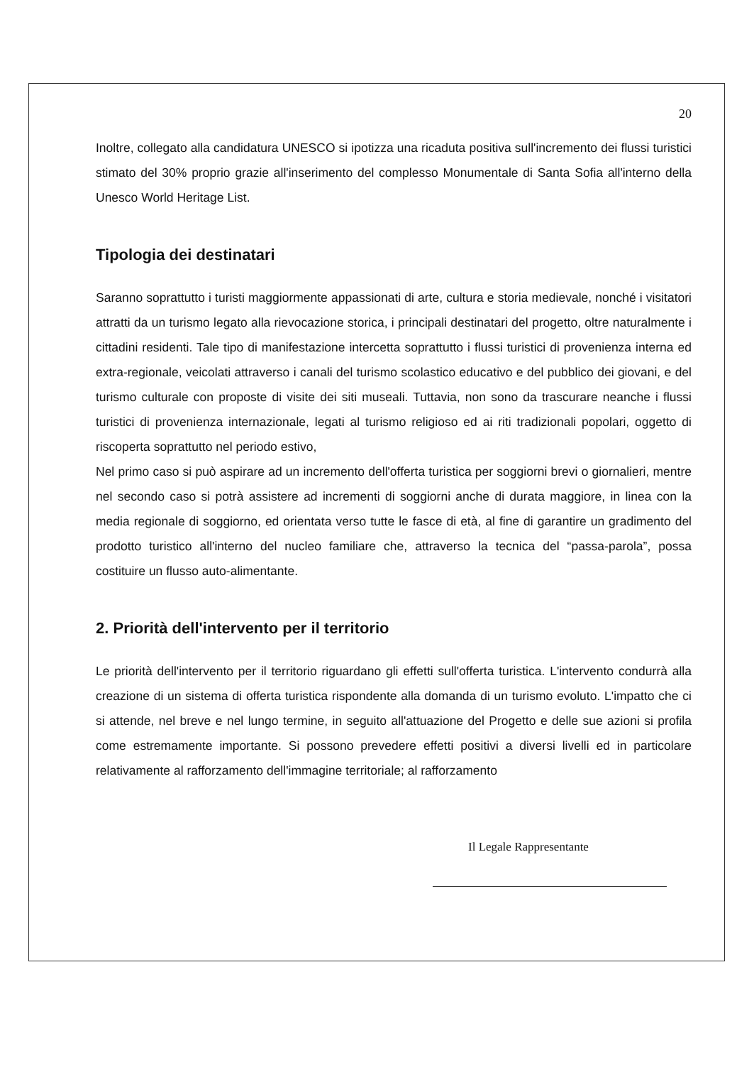20
Inoltre, collegato alla candidatura UNESCO si ipotizza una ricaduta positiva sull'incremento dei flussi turistici stimato del 30% proprio grazie all'inserimento del complesso Monumentale di Santa Sofia all'interno della Unesco World Heritage List.
Tipologia dei destinatari
Saranno soprattutto i turisti maggiormente appassionati di arte, cultura e storia medievale, nonché i visitatori attratti da un turismo legato alla rievocazione storica, i principali destinatari del progetto, oltre naturalmente i cittadini residenti. Tale tipo di manifestazione intercetta soprattutto i flussi turistici di provenienza interna ed extra-regionale, veicolati attraverso i canali del turismo scolastico educativo e del pubblico dei giovani, e del turismo culturale con proposte di visite dei siti museali. Tuttavia, non sono da trascurare neanche i flussi turistici di provenienza internazionale, legati al turismo religioso ed ai riti tradizionali popolari, oggetto di riscoperta soprattutto nel periodo estivo,
Nel primo caso si può aspirare ad un incremento dell'offerta turistica per soggiorni brevi o giornalieri, mentre nel secondo caso si potrà assistere ad incrementi di soggiorni anche di durata maggiore, in linea con la media regionale di soggiorno, ed orientata verso tutte le fasce di età, al fine di garantire un gradimento del prodotto turistico all'interno del nucleo familiare che, attraverso la tecnica del “passa-parola”, possa costituire un flusso auto-alimentante.
2. Priorità dell'intervento per il territorio
Le priorità dell'intervento per il territorio riguardano gli effetti sull'offerta turistica. L'intervento condurrà alla creazione di un sistema di offerta turistica rispondente alla domanda di un turismo evoluto. L'impatto che ci si attende, nel breve e nel lungo termine, in seguito all'attuazione del Progetto e delle sue azioni si profila come estremamente importante. Si possono prevedere effetti positivi a diversi livelli ed in particolare relativamente al rafforzamento dell'immagine territoriale; al rafforzamento
Il Legale Rappresentante